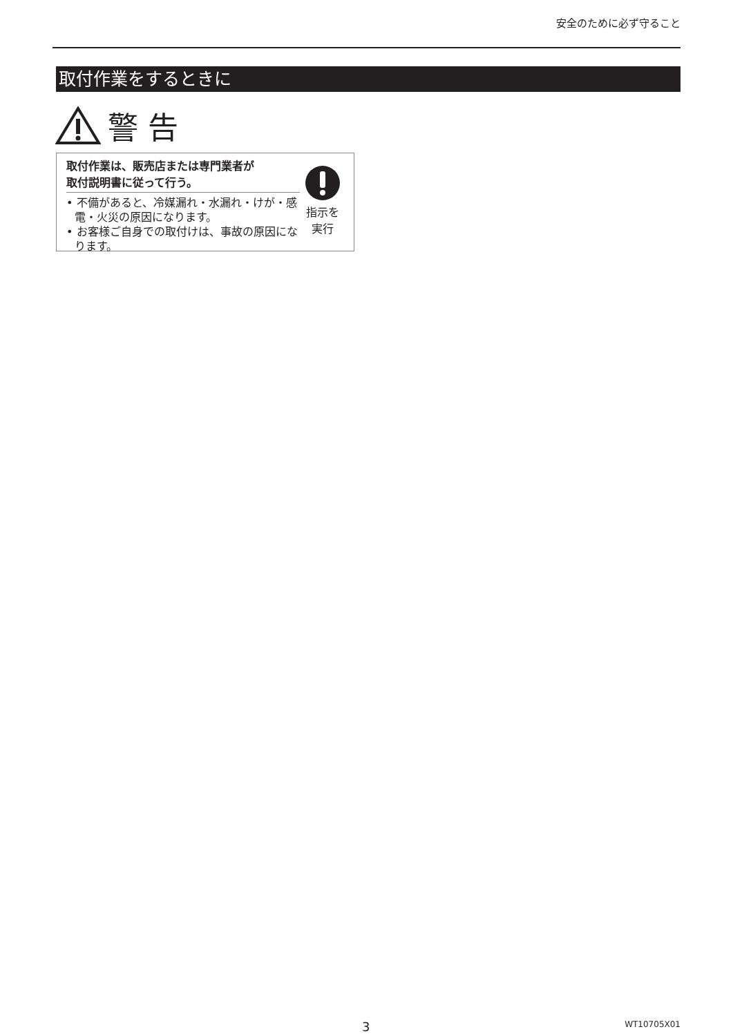安全のために必ず守ること
取付作業をするときに
警 告
取付作業は、販売店または専門業者が
取付説明書に従って行う。
• 不備があると、冷媒漏れ・水漏れ・けが・感電・火災の原因になります。
• お客様ご自身での取付けは、事故の原因になります。
指示を
実行
3 WT10705X01